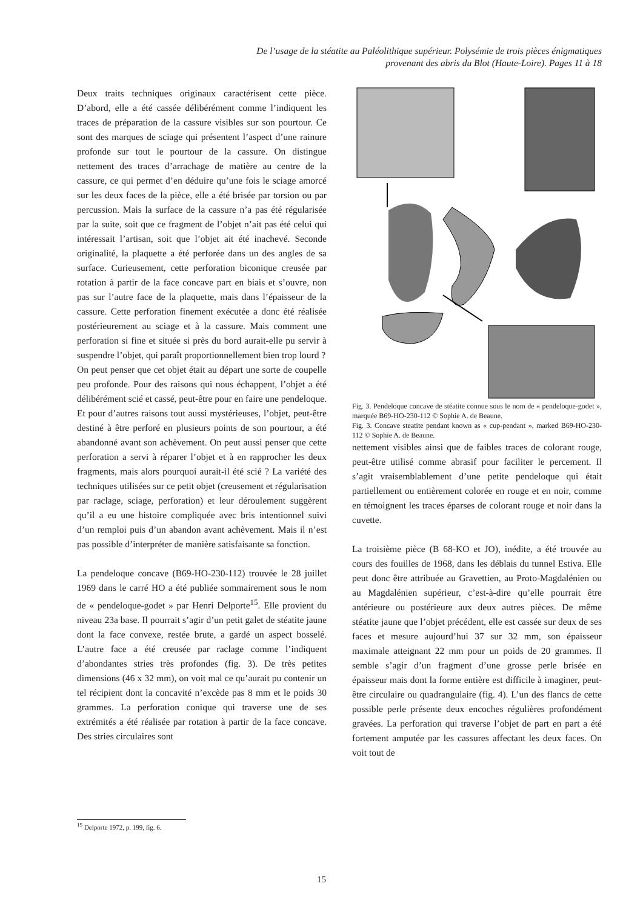De l’usage de la stéatite au Paléolithique supérieur. Polysémie de trois pièces énigmatiques
provenant des abris du Blot (Haute-Loire). Pages 11 à 18
Deux traits techniques originaux caractérisent cette pièce. D’abord, elle a été cassée délibérément comme l’indiquent les traces de préparation de la cassure visibles sur son pourtour. Ce sont des marques de sciage qui présentent l’aspect d’une rainure profonde sur tout le pourtour de la cassure. On distingue nettement des traces d’arrachage de matière au centre de la cassure, ce qui permet d’en déduire qu’une fois le sciage amorcé sur les deux faces de la pièce, elle a été brisée par torsion ou par percussion. Mais la surface de la cassure n’a pas été régularisée par la suite, soit que ce fragment de l’objet n’ait pas été celui qui intéressait l’artisan, soit que l’objet ait été inachevé. Seconde originalité, la plaquette a été perforée dans un des angles de sa surface. Curieusement, cette perforation biconique creusée par rotation à partir de la face concave part en biais et s’ouvre, non pas sur l’autre face de la plaquette, mais dans l’épaisseur de la cassure. Cette perforation finement exécutée a donc été réalisée postérieurement au sciage et à la cassure. Mais comment une perforation si fine et située si près du bord aurait-elle pu servir à suspendre l’objet, qui paraît proportionnellement bien trop lourd ?
On peut penser que cet objet était au départ une sorte de coupelle peu profonde. Pour des raisons qui nous échappent, l’objet a été délibérément scié et cassé, peut-être pour en faire une pendeloque. Et pour d’autres raisons tout aussi mystérieuses, l’objet, peut-être destiné à être perforé en plusieurs points de son pourtour, a été abandonné avant son achèvement. On peut aussi penser que cette perforation a servi à réparer l’objet et à en rapprocher les deux fragments, mais alors pourquoi aurait-il été scié ? La variété des techniques utilisées sur ce petit objet (creusement et régularisation par raclage, sciage, perforation) et leur déroulement suggèrent qu’il a eu une histoire compliquée avec bris intentionnel suivi d’un remploi puis d’un abandon avant achèvement. Mais il n’est pas possible d’interpréter de manière satisfaisante sa fonction.
La pendeloque concave (B69-HO-230-112) trouvée le 28 juillet 1969 dans le carré HO a été publiée sommairement sous le nom de « pendeloque-godet » par Henri Delporte<sup>15</sup>. Elle provient du niveau 23a base. Il pourrait s’agir d’un petit galet de stéatite jaune dont la face convexe, restée brute, a gardé un aspect bosselé. L’autre face a été creusée par raclage comme l’indiquent d’abondantes stries très profondes (fig. 3). De très petites dimensions (46 x 32 mm), on voit mal ce qu’aurait pu contenir un tel récipient dont la concavité n’excède pas 8 mm et le poids 30 grammes. La perforation conique qui traverse une de ses extrémités a été réalisée par rotation à partir de la face concave. Des stries circulaires sont
Fig. 3. Pendeloque concave de stéatite connue sous le nom de « pendeloque-godet », marquée B69-HO-230-112 © Sophie A. de Beaune.
Fig. 3. Concave steatite pendant known as « cup-pendant », marked B69-HO-230-112 © Sophie A. de Beaune.
nettement visibles ainsi que de faibles traces de colorant rouge, peut-être utilisé comme abrasif pour faciliter le percement. Il s’agit vraisemblablement d’une petite pendeloque qui était partiellement ou entièrement colorée en rouge et en noir, comme en témoignent les traces éparses de colorant rouge et noir dans la cuvette.
La troisième pièce (B 68-KO et JO), inédite, a été trouvée au cours des fouilles de 1968, dans les déblais du tunnel Estiva. Elle peut donc être attribuée au Gravettien, au Proto-Magdalénien ou au Magdalénien supérieur, c’est-à-dire qu’elle pourrait être antérieure ou postérieure aux deux autres pièces. De même stéatite jaune que l’objet précédent, elle est cassée sur deux de ses faces et mesure aujourd’hui 37 sur 32 mm, son épaisseur maximale atteignant 22 mm pour un poids de 20 grammes. Il semble s’agir d’un fragment d’une grosse perle brisée en épaisseur mais dont la forme entière est difficile à imaginer, peut-être circulaire ou quadrangulaire (fig. 4). L’un des flancs de cette possible perle présente deux encoches régulières profondément gravées. La perforation qui traverse l’objet de part en part a été fortement amputée par les cassures affectant les deux faces. On voit tout de
<sup>15</sup> Delporte 1972, p. 199, fig. 6.
15